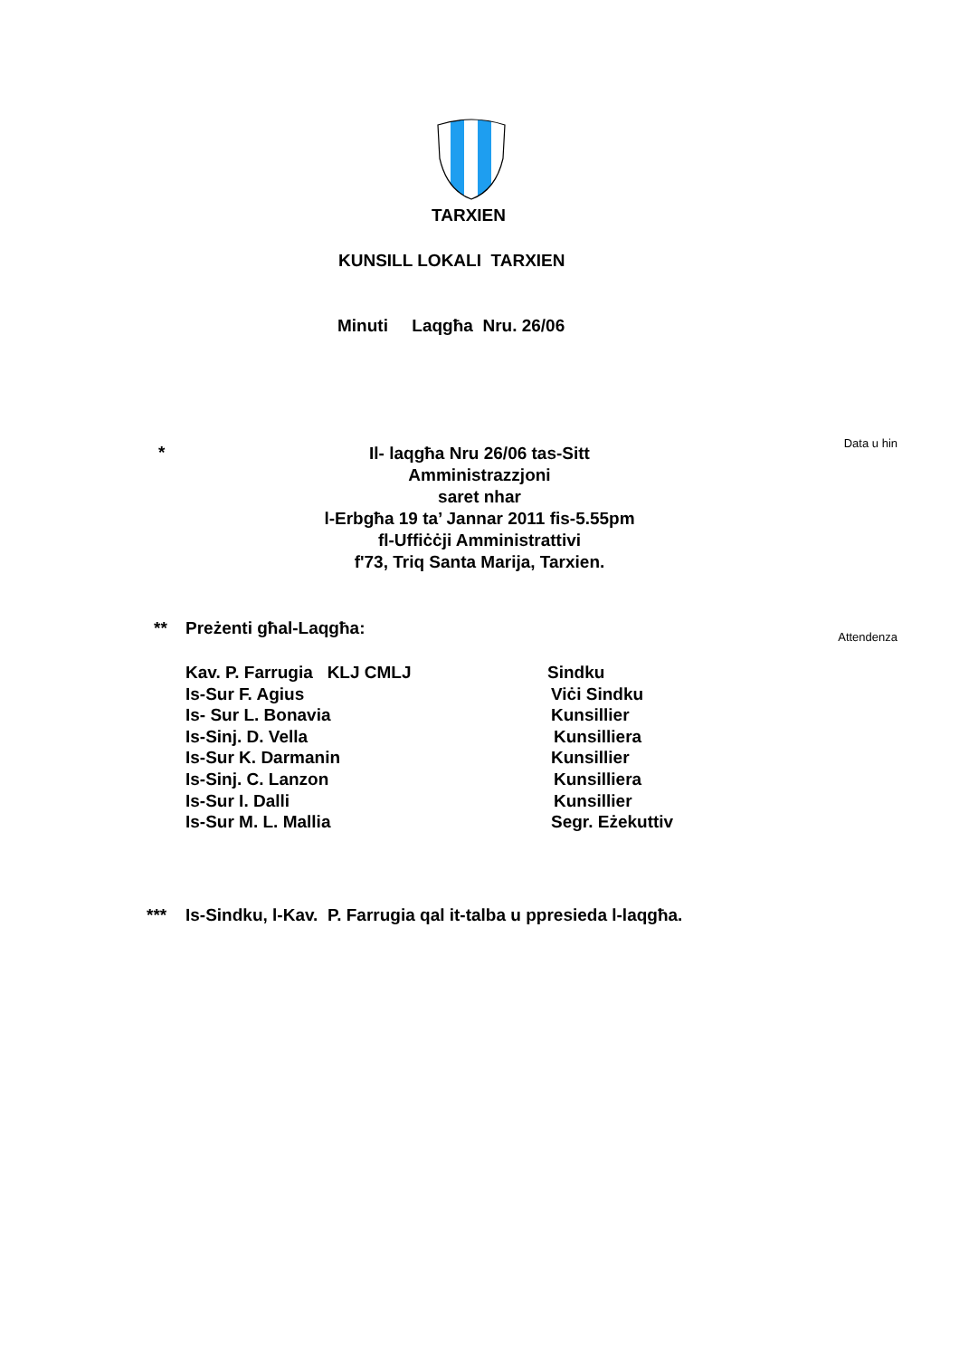TARXIEN
KUNSILL LOKALI TARXIEN
Minuti Laqgħa Nru. 26/06
Data u hin
*
Il- laqgħa Nru 26/06 tas-Sitt Amministrazzjoni
saret nhar
l-Erbgħa 19 ta’ Jannar 2011 fis-5.55pm
fl-Uffiċċji Amministrattivi
f'73, Triq Santa Marija, Tarxien.
** Preżenti għal-Laqgħa:
Attendenza
Kav. P. Farrugia KLJ CMLJ Sindku
Is-Sur F. Agius Viċi Sindku
Is- Sur L. Bonavia Kunsillier
Is-Sinj. D. Vella Kunsilliera
Is-Sur K. Darmanin Kunsillier
Is-Sinj. C. Lanzon Kunsilliera
Is-Sur I. Dalli Kunsillier
Is-Sur M. L. Mallia Segr. Eżekuttiv
*** Is-Sindku, l-Kav. P. Farrugia qal it-talba u ppresieda l-laqgħa.